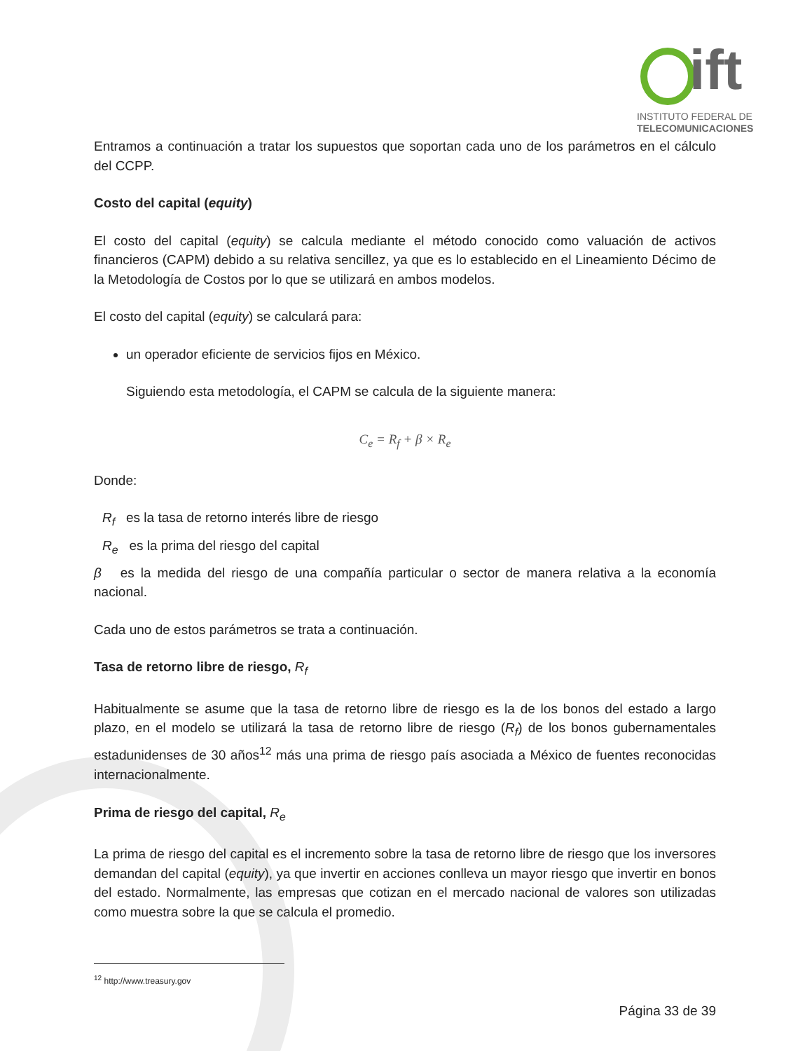ift
INSTITUTO FEDERAL DE
TELECOMUNICACIONES
Entramos a continuación a tratar los supuestos que soportan cada uno de los parámetros en el cálculo del CCPP.
Costo del capital (equity)
El costo del capital (equity) se calcula mediante el método conocido como valuación de activos financieros (CAPM) debido a su relativa sencillez, ya que es lo establecido en el Lineamiento Décimo de la Metodología de Costos por lo que se utilizará en ambos modelos.
El costo del capital (equity) se calculará para:
un operador eficiente de servicios fijos en México.
Siguiendo esta metodología, el CAPM se calcula de la siguiente manera:
C<sub>e</sub> = R<sub>f</sub> + β × R<sub>e</sub>
Donde:
R<sub>f</sub> es la tasa de retorno interés libre de riesgo
R<sub>e</sub> es la prima del riesgo del capital
β es la medida del riesgo de una compañía particular o sector de manera relativa a la economía nacional.
Cada uno de estos parámetros se trata a continuación.
Tasa de retorno libre de riesgo, R<sub>f</sub>
Habitualmente se asume que la tasa de retorno libre de riesgo es la de los bonos del estado a largo plazo, en el modelo se utilizará la tasa de retorno libre de riesgo (R<sub>f</sub>) de los bonos gubernamentales estadunidenses de 30 años<sup>12</sup> más una prima de riesgo país asociada a México de fuentes reconocidas internacionalmente.
Prima de riesgo del capital, R<sub>e</sub>
La prima de riesgo del capital es el incremento sobre la tasa de retorno libre de riesgo que los inversores demandan del capital (equity), ya que invertir en acciones conlleva un mayor riesgo que invertir en bonos del estado. Normalmente, las empresas que cotizan en el mercado nacional de valores son utilizadas como muestra sobre la que se calcula el promedio.
<sup>12</sup> http://www.treasury.gov
Página 33 de 39